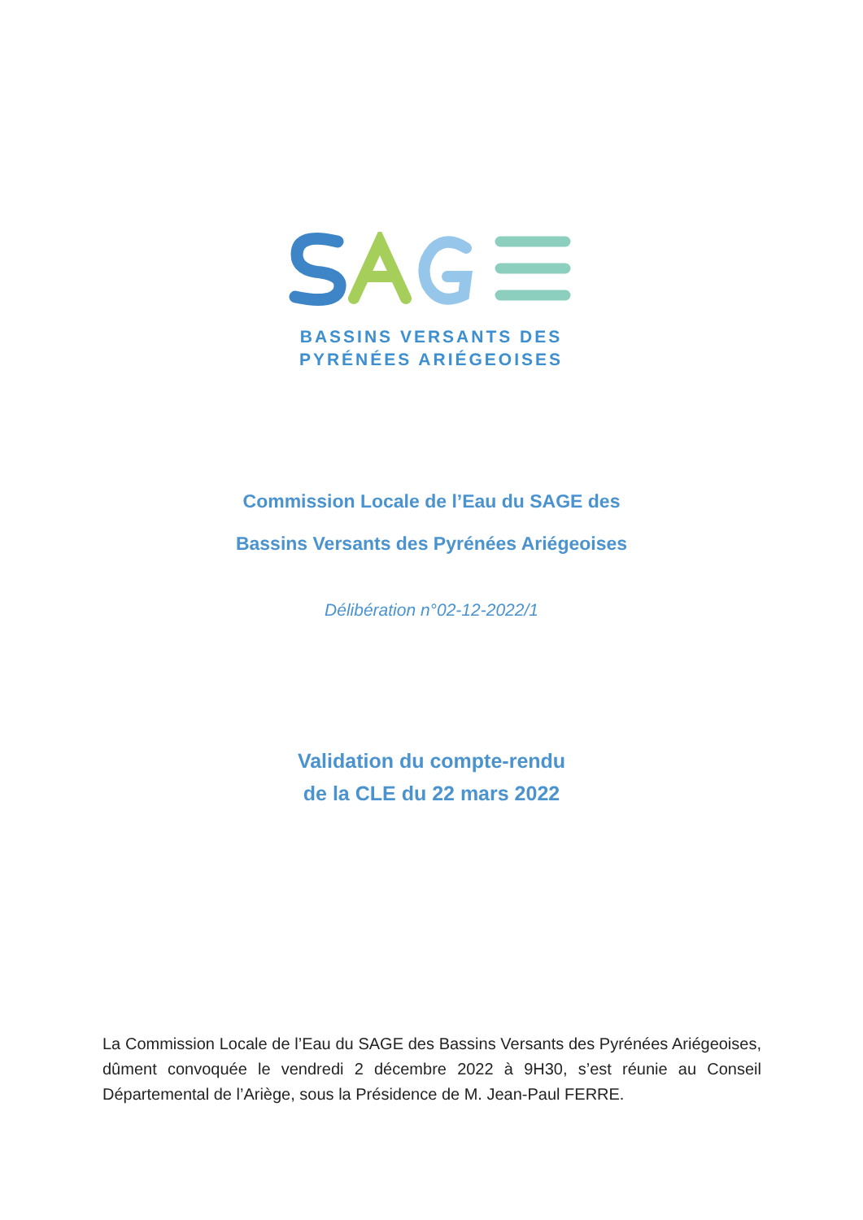BASSINS VERSANTS DES
PYRÉNÉES ARIÉGEOISES
Commission Locale de l’Eau du SAGE des
Bassins Versants des Pyrénées Ariégeoises
Délibération n°02-12-2022/1
Validation du compte-rendu
de la CLE du 22 mars 2022
La Commission Locale de l’Eau du SAGE des Bassins Versants des Pyrénées Ariégeoises, dûment convoquée le vendredi 2 décembre 2022 à 9H30, s’est réunie au Conseil Départemental de l’Ariège, sous la Présidence de M. Jean-Paul FERRE.